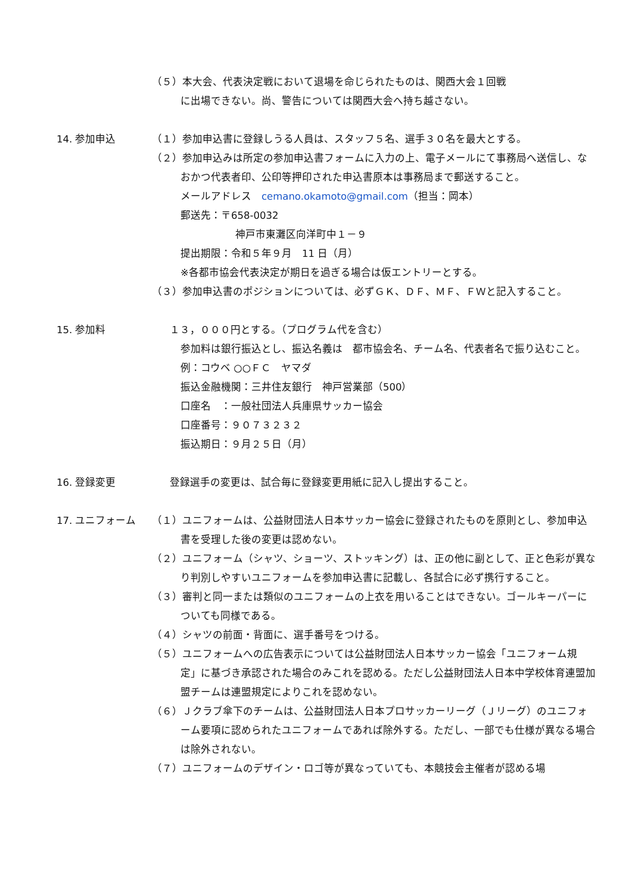（５）本大会、代表決定戦において退場を命じられたものは、関西大会１回戦
に出場できない。尚、警告については関西大会へ持ち越さない。
14. 参加申込 （１）参加申込書に登録しうる人員は、スタッフ５名、選手３０名を最大とする。
（２）参加申込みは所定の参加申込書フォームに入力の上、電子メールにて事務局へ送信し、なおかつ代表者印、公印等押印された申込書原本は事務局まで郵送すること。
メールアドレス　cemano.okamoto@gmail.com（担当：岡本）
郵送先：〒658-0032
神戸市東灘区向洋町中１－９
提出期限：令和５年９月　11 日（月）
※各都市協会代表決定が期日を過ぎる場合は仮エントリーとする。
（３）参加申込書のポジションについては、必ずＧＫ、ＤＦ、ＭＦ、ＦＷと記入すること。
15. 参加料 １３，０００円とする。（プログラム代を含む）
参加料は銀行振込とし、振込名義は　都市協会名、チーム名、代表者名で振り込むこと。　　例：コウベ ○○ＦＣ　ヤマダ
振込金融機関：三井住友銀行　神戸営業部（500）
口座名　：一般社団法人兵庫県サッカー協会
口座番号：９０７３２３２
振込期日：９月２５日（月）
16. 登録変更 登録選手の変更は、試合毎に登録変更用紙に記入し提出すること。
17. ユニフォーム （１）ユニフォームは、公益財団法人日本サッカー協会に登録されたものを原則とし、参加申込書を受理した後の変更は認めない。
（２）ユニフォーム（シャツ、ショーツ、ストッキング）は、正の他に副として、正と色彩が異なり判別しやすいユニフォームを参加申込書に記載し、各試合に必ず携行すること。
（３）審判と同一または類似のユニフォームの上衣を用いることはできない。ゴールキーパーについても同様である。
（４）シャツの前面・背面に、選手番号をつける。
（５）ユニフォームへの広告表示については公益財団法人日本サッカー協会「ユニフォーム規定」に基づき承認された場合のみこれを認める。ただし公益財団法人日本中学校体育連盟加盟チームは連盟規定によりこれを認めない。
（６）Ｊクラブ傘下のチームは、公益財団法人日本プロサッカーリーグ（Ｊリーグ）のユニフォーム要項に認められたユニフォームであれば除外する。ただし、一部でも仕様が異なる場合は除外されない。
（７）ユニフォームのデザイン・ロゴ等が異なっていても、本競技会主催者が認める場